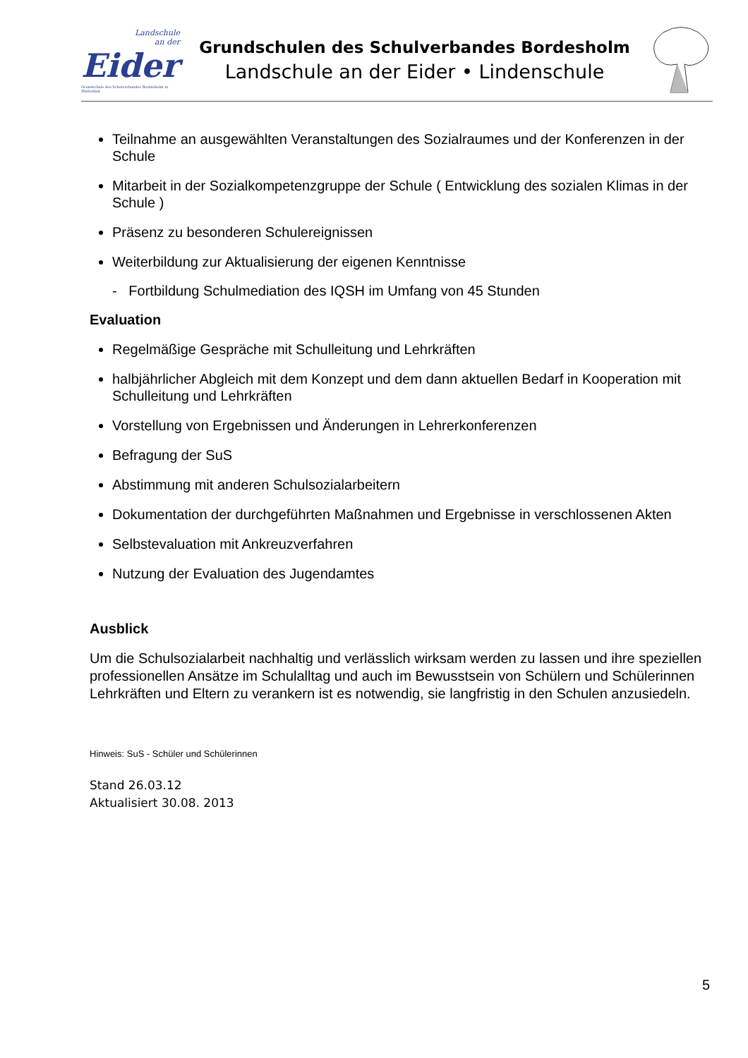Landschule
an der
Eider
Grundschule des Schulverbandes Bordesholm in Wattenbek
Grundschulen des Schulverbandes Bordesholm
Landschule an der Eider • Lindenschule
Teilnahme an ausgewählten Veranstaltungen des Sozialraumes und der Konferenzen in der Schule
Mitarbeit in der Sozialkompetenzgruppe der Schule ( Entwicklung des sozialen Klimas in der Schule )
Präsenz zu besonderen Schulereignissen
Weiterbildung zur Aktualisierung der eigenen Kenntnisse
- Fortbildung Schulmediation des IQSH im Umfang von 45 Stunden
Evaluation
Regelmäßige Gespräche mit Schulleitung und Lehrkräften
halbjährlicher Abgleich mit dem Konzept und dem dann aktuellen Bedarf in Kooperation mit Schulleitung und Lehrkräften
Vorstellung von Ergebnissen und Änderungen in Lehrerkonferenzen
Befragung der SuS
Abstimmung mit anderen Schulsozialarbeitern
Dokumentation der durchgeführten Maßnahmen und Ergebnisse in verschlossenen Akten
Selbstevaluation mit Ankreuzverfahren
Nutzung der Evaluation des Jugendamtes
Ausblick
Um die Schulsozialarbeit nachhaltig und verlässlich wirksam werden zu lassen und ihre speziellen professionellen Ansätze im Schulalltag und auch im Bewusstsein von Schülern und Schülerinnen Lehrkräften und Eltern zu verankern ist es notwendig, sie langfristig in den Schulen anzusiedeln.
Hinweis: SuS - Schüler und Schülerinnen
Stand 26.03.12
Aktualisiert 30.08. 2013
5